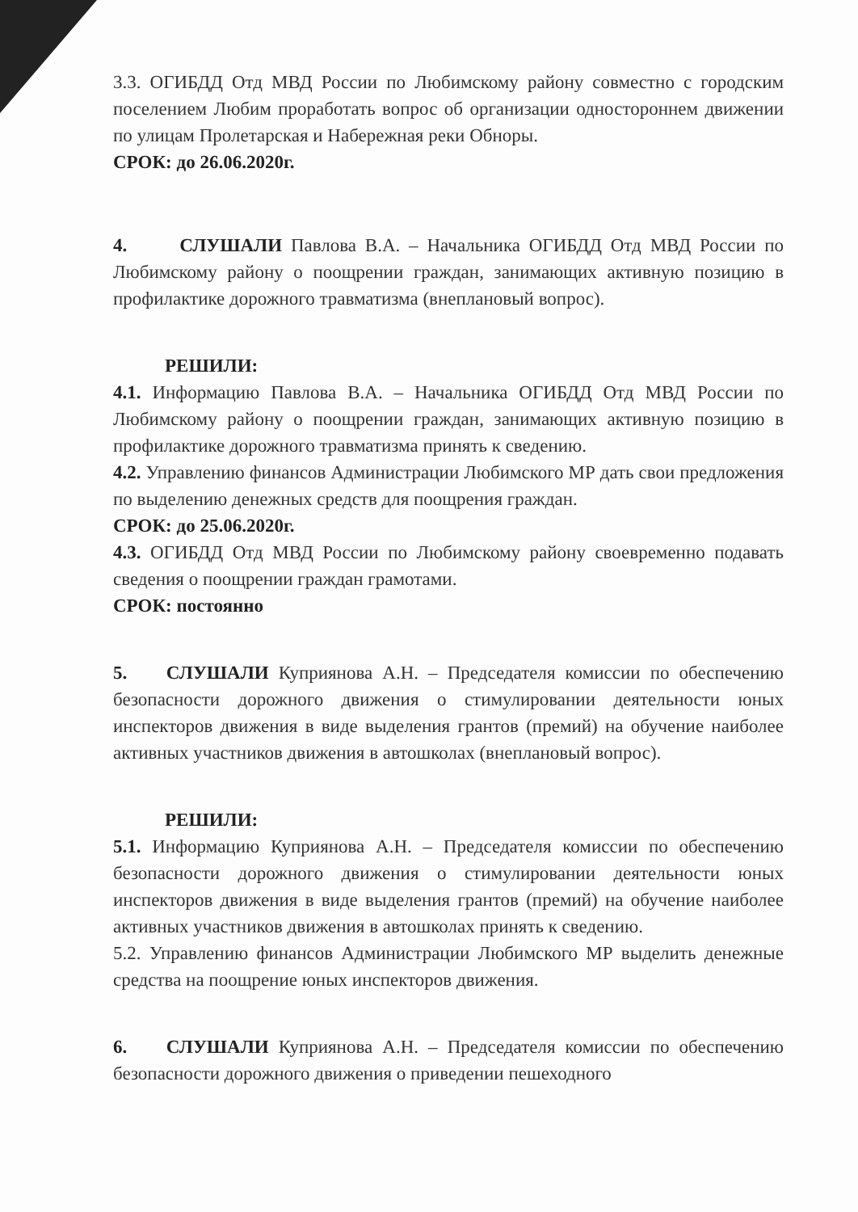3.3. ОГИБДД Отд МВД России по Любимскому району совместно с городским поселением Любим проработать вопрос об организации одностороннем движении по улицам Пролетарская и Набережная реки Обноры.
СРОК: до 26.06.2020г.
4. СЛУШАЛИ Павлова В.А. – Начальника ОГИБДД Отд МВД России по Любимскому району о поощрении граждан, занимающих активную позицию в профилактике дорожного травматизма (внеплановый вопрос).
РЕШИЛИ:
4.1. Информацию Павлова В.А. – Начальника ОГИБДД Отд МВД России по Любимскому району о поощрении граждан, занимающих активную позицию в профилактике дорожного травматизма принять к сведению.
4.2. Управлению финансов Администрации Любимского МР дать свои предложения по выделению денежных средств для поощрения граждан.
СРОК: до 25.06.2020г.
4.3. ОГИБДД Отд МВД России по Любимскому району своевременно подавать сведения о поощрении граждан грамотами.
СРОК: постоянно
5. СЛУШАЛИ Куприянова А.Н. – Председателя комиссии по обеспечению безопасности дорожного движения о стимулировании деятельности юных инспекторов движения в виде выделения грантов (премий) на обучение наиболее активных участников движения в автошколах (внеплановый вопрос).
РЕШИЛИ:
5.1. Информацию Куприянова А.Н. – Председателя комиссии по обеспечению безопасности дорожного движения о стимулировании деятельности юных инспекторов движения в виде выделения грантов (премий) на обучение наиболее активных участников движения в автошколах принять к сведению.
5.2. Управлению финансов Администрации Любимского МР выделить денежные средства на поощрение юных инспекторов движения.
6. СЛУШАЛИ Куприянова А.Н. – Председателя комиссии по обеспечению безопасности дорожного движения о приведении пешеходного